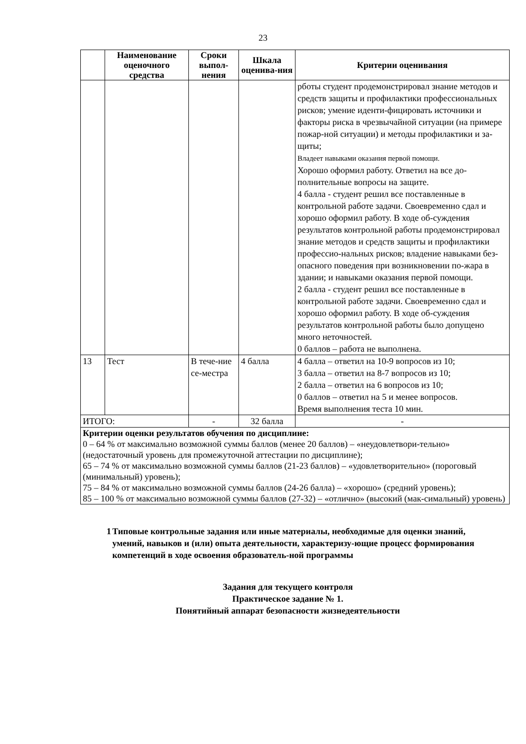23
| | Наименование оценочного средства | Сроки выпол-нения | Шкала оценива-ния | Критерии оценивания |
| --- | --- | --- | --- | --- |
| | | | | рботы студент продемонстрировал знание методов и средств защиты и профилактики профессиональных рисков; умение иденти-фицировать источники и факторы риска в чрезвычайной ситуации (на примере пожар-ной ситуации) и методы профилактики и за-щиты; Владеет навыками оказания первой помощи. Хорошо оформил работу. Ответил на все до-полнительные вопросы на защите. 4 балла - студент решил все поставленные в контрольной работе задачи. Своевременно сдал и хорошо оформил работу. В ходе об-суждения результатов контрольной работы продемонстрировал знание методов и средств защиты и профилактики профессио-нальных рисков; владение навыками без-опасного поведения при возникновении по-жара в здании; и навыками оказания первой помощи. 2 балла - студент решил все поставленные в контрольной работе задачи. Своевременно сдал и хорошо оформил работу. В ходе об-суждения результатов контрольной работы было допущено много неточностей. 0 баллов – работа не выполнена. |
| 13 | Тест | В тече-ние се-местра | 4 балла | 4 балла – ответил на 10-9 вопросов из 10; 3 балла – ответил на 8-7 вопросов из 10; 2 балла – ответил на 6 вопросов из 10; 0 баллов – ответил на 5 и менее вопросов. Время выполнения теста 10 мин. |
| ИТОГО: | | - | 32 балла | - |
| Критерии оценки результатов обучения по дисциплине: 0 – 64 % от максимально возможной суммы баллов (менее 20 баллов) – «неудовлетвори-тельно» (недостаточный уровень для промежуточной аттестации по дисциплине); 65 – 74 % от максимально возможной суммы баллов (21-23 баллов) – «удовлетворительно» (пороговый (минимальный) уровень); 75 – 84 % от максимально возможной суммы баллов (24-26 балла) – «хорошо» (средний уровень); 85 – 100 % от максимально возможной суммы баллов (27-32) – «отлично» (высокий (мак-симальный) уровень) | | | | |
1 Типовые контрольные задания или иные материалы, необходимые для оценки знаний, умений, навыков и (или) опыта деятельности, характеризу-ющие процесс формирования компетенций в ходе освоения образователь-ной программы
Задания для текущего контроля
Практическое задание № 1.
Понятийный аппарат безопасности жизнедеятельности